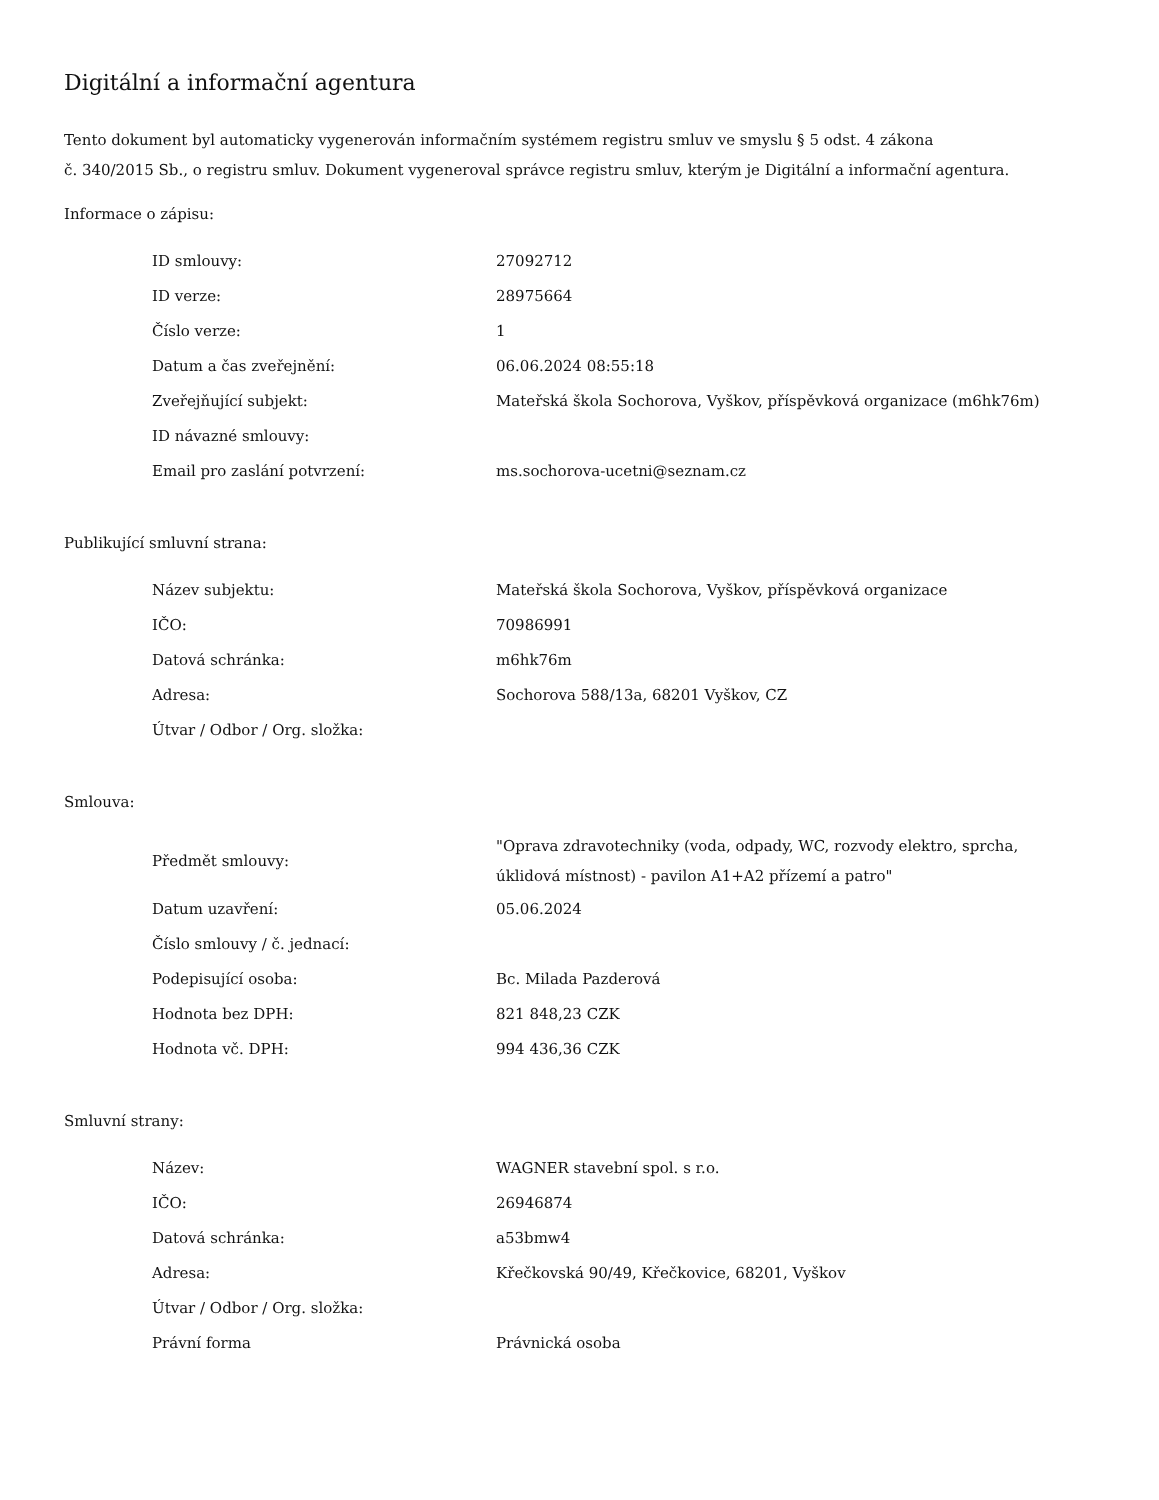Digitální a informační agentura
Tento dokument byl automaticky vygenerován informačním systémem registru smluv ve smyslu § 5 odst. 4 zákona
č. 340/2015 Sb., o registru smluv. Dokument vygeneroval správce registru smluv, kterým je Digitální a informační agentura.
Informace o zápisu:
| ID smlouvy: | 27092712 |
| ID verze: | 28975664 |
| Číslo verze: | 1 |
| Datum a čas zveřejnění: | 06.06.2024 08:55:18 |
| Zveřejňující subjekt: | Mateřská škola Sochorova, Vyškov, příspěvková organizace (m6hk76m) |
| ID návazné smlouvy: | |
| Email pro zaslání potvrzení: | ms.sochorova-ucetni@seznam.cz |
Publikující smluvní strana:
| Název subjektu: | Mateřská škola Sochorova, Vyškov, příspěvková organizace |
| IČO: | 70986991 |
| Datová schránka: | m6hk76m |
| Adresa: | Sochorova 588/13a, 68201 Vyškov, CZ |
| Útvar / Odbor / Org. složka: | |
Smlouva:
| Předmět smlouvy: | "Oprava zdravotechniky (voda, odpady, WC, rozvody elektro, sprcha, úklidová místnost) - pavilon A1+A2 přízemí a patro" |
| Datum uzavření: | 05.06.2024 |
| Číslo smlouvy / č. jednací: | |
| Podepisující osoba: | Bc. Milada Pazderová |
| Hodnota bez DPH: | 821 848,23 CZK |
| Hodnota vč. DPH: | 994 436,36 CZK |
Smluvní strany:
| Název: | WAGNER stavební spol. s r.o. |
| IČO: | 26946874 |
| Datová schránka: | a53bmw4 |
| Adresa: | Křečkovská 90/49, Křečkovice, 68201, Vyškov |
| Útvar / Odbor / Org. složka: | |
| Právní forma | Právnická osoba |